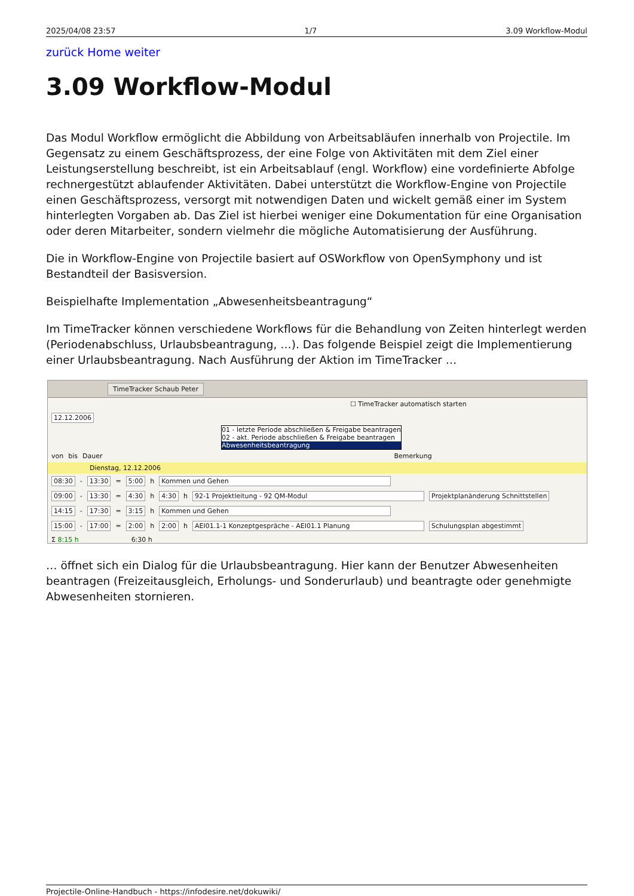2025/04/08 23:57 1/7 3.09 Workflow-Modul
zurück Home weiter
3.09 Workflow-Modul
Das Modul Workflow ermöglicht die Abbildung von Arbeitsabläufen innerhalb von Projectile. Im Gegensatz zu einem Geschäftsprozess, der eine Folge von Aktivitäten mit dem Ziel einer Leistungserstellung beschreibt, ist ein Arbeitsablauf (engl. Workflow) eine vordefinierte Abfolge rechnergestützt ablaufender Aktivitäten. Dabei unterstützt die Workflow-Engine von Projectile einen Geschäftsprozess, versorgt mit notwendigen Daten und wickelt gemäß einer im System hinterlegten Vorgaben ab. Das Ziel ist hierbei weniger eine Dokumentation für eine Organisation oder deren Mitarbeiter, sondern vielmehr die mögliche Automatisierung der Ausführung.
Die in Workflow-Engine von Projectile basiert auf OSWorkflow von OpenSymphony und ist Bestandteil der Basisversion.
Beispielhafte Implementation „Abwesenheitsbeantragung“
Im TimeTracker können verschiedene Workflows für die Behandlung von Zeiten hinterlegt werden (Periodenabschluss, Urlaubsbeantragung, …). Das folgende Beispiel zeigt die Implementierung einer Urlaubsbeantragung. Nach Ausführung der Aktion im TimeTracker …
TimeTracker Schaub Peter
☐ TimeTracker automatisch starten
12.12.2006
01 - letzte Periode abschließen & Freigabe beantragen
02 - akt. Periode abschließen & Freigabe beantragen
Abwesenheitsbeantragung
von bis Dauer Bemerkung
Dienstag, 12.12.2006
08:30 - 13:30 = 5:00 h Kommen und Gehen
09:00 - 13:30 = 4:30 h 4:30 h 92-1 Projektleitung - 92 QM-Modul Projektplanänderung Schnittstellen
14:15 - 17:30 = 3:15 h Kommen und Gehen
15:00 - 17:00 = 2:00 h 2:00 h AEI01.1-1 Konzeptgespräche - AEI01.1 Planung Schulungsplan abgestimmt
Σ 8:15 h 6:30 h
… öffnet sich ein Dialog für die Urlaubsbeantragung. Hier kann der Benutzer Abwesenheiten beantragen (Freizeitausgleich, Erholungs- und Sonderurlaub) und beantragte oder genehmigte Abwesenheiten stornieren.
Projectile-Online-Handbuch - https://infodesire.net/dokuwiki/